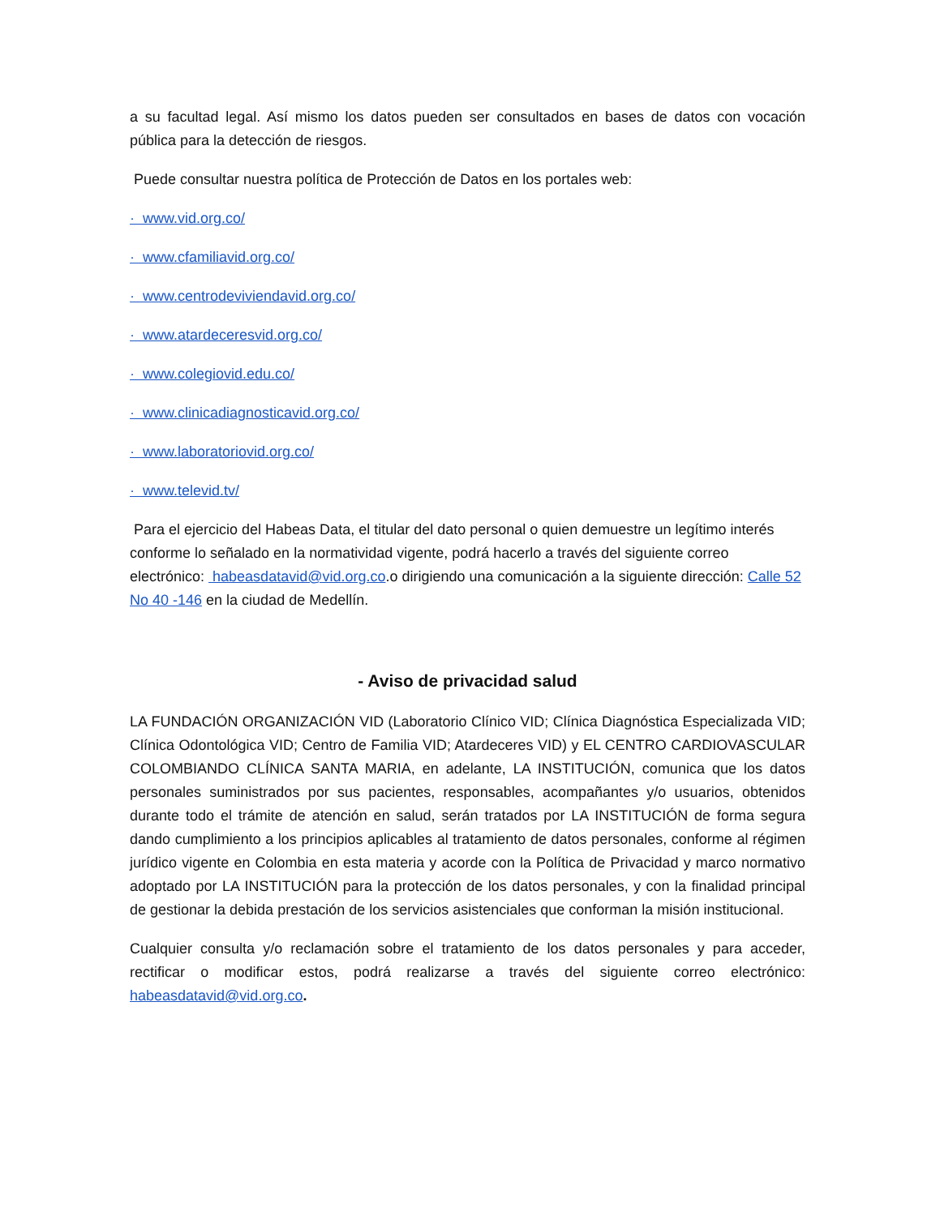a su facultad legal. Así mismo los datos pueden ser consultados en bases de datos con vocación pública para la detección de riesgos.
Puede consultar nuestra política de Protección de Datos en los portales web:
· www.vid.org.co/
· www.cfamiliavid.org.co/
· www.centrodeviviendavid.org.co/
· www.atardeceresvid.org.co/
· www.colegiovid.edu.co/
· www.clinicadiagnosticavid.org.co/
· www.laboratoriovid.org.co/
· www.televid.tv/
Para el ejercicio del Habeas Data, el titular del dato personal o quien demuestre un legítimo interés conforme lo señalado en la normatividad vigente, podrá hacerlo a través del siguiente correo electrónico: habeasdatavid@vid.org.co.o dirigiendo una comunicación a la siguiente dirección: Calle 52 No 40 -146 en la ciudad de Medellín.
- Aviso de privacidad salud
LA FUNDACIÓN ORGANIZACIÓN VID (Laboratorio Clínico VID; Clínica Diagnóstica Especializada VID; Clínica Odontológica VID; Centro de Familia VID; Atardeceres VID) y EL CENTRO CARDIOVASCULAR COLOMBIANDO CLÍNICA SANTA MARIA, en adelante, LA INSTITUCIÓN, comunica que los datos personales suministrados por sus pacientes, responsables, acompañantes y/o usuarios, obtenidos durante todo el trámite de atención en salud, serán tratados por LA INSTITUCIÓN de forma segura dando cumplimiento a los principios aplicables al tratamiento de datos personales, conforme al régimen jurídico vigente en Colombia en esta materia y acorde con la Política de Privacidad y marco normativo adoptado por LA INSTITUCIÓN para la protección de los datos personales, y con la finalidad principal de gestionar la debida prestación de los servicios asistenciales que conforman la misión institucional.
Cualquier consulta y/o reclamación sobre el tratamiento de los datos personales y para acceder, rectificar o modificar estos, podrá realizarse a través del siguiente correo electrónico: habeasdatavid@vid.org.co.